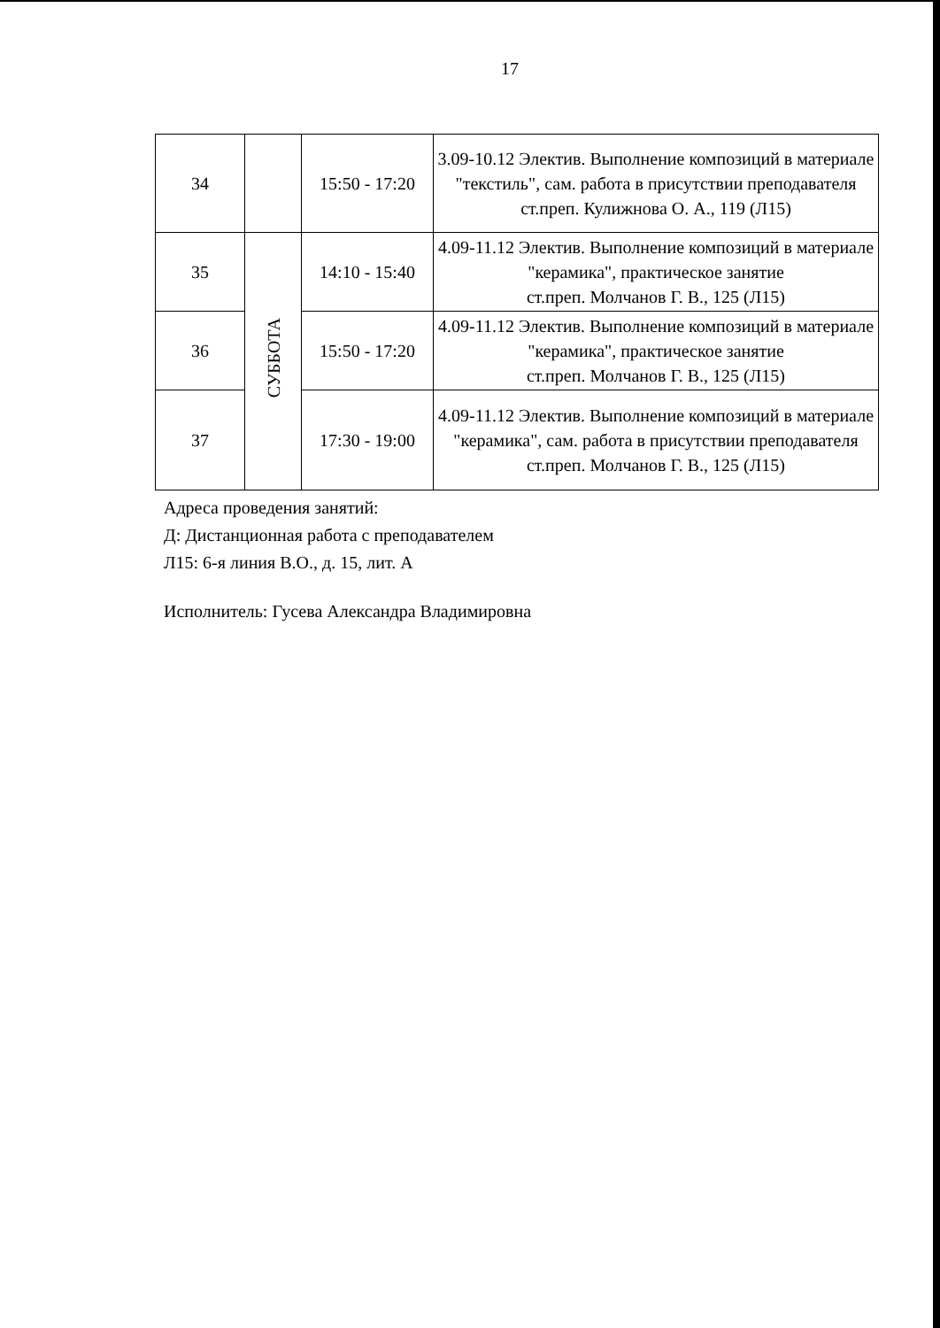17
| 34 | | 15:50 - 17:20 | 3.09-10.12 Электив. Выполнение композиций в материале "текстиль", сам. работа в присутствии преподавателя ст.преп. Кулижнова О. А., 119 (Л15) |
| 35 | СУББОТА | 14:10 - 15:40 | 4.09-11.12 Электив. Выполнение композиций в материале "керамика", практическое занятие ст.преп. Молчанов Г. В., 125 (Л15) |
| 36 | | 15:50 - 17:20 | 4.09-11.12 Электив. Выполнение композиций в материале "керамика", практическое занятие ст.преп. Молчанов Г. В., 125 (Л15) |
| 37 | | 17:30 - 19:00 | 4.09-11.12 Электив. Выполнение композиций в материале "керамика", сам. работа в присутствии преподавателя ст.преп. Молчанов Г. В., 125 (Л15) |
Адреса проведения занятий:
Д: Дистанционная работа с преподавателем
Л15: 6-я линия В.О., д. 15, лит. А
Исполнитель: Гусева Александра Владимировна